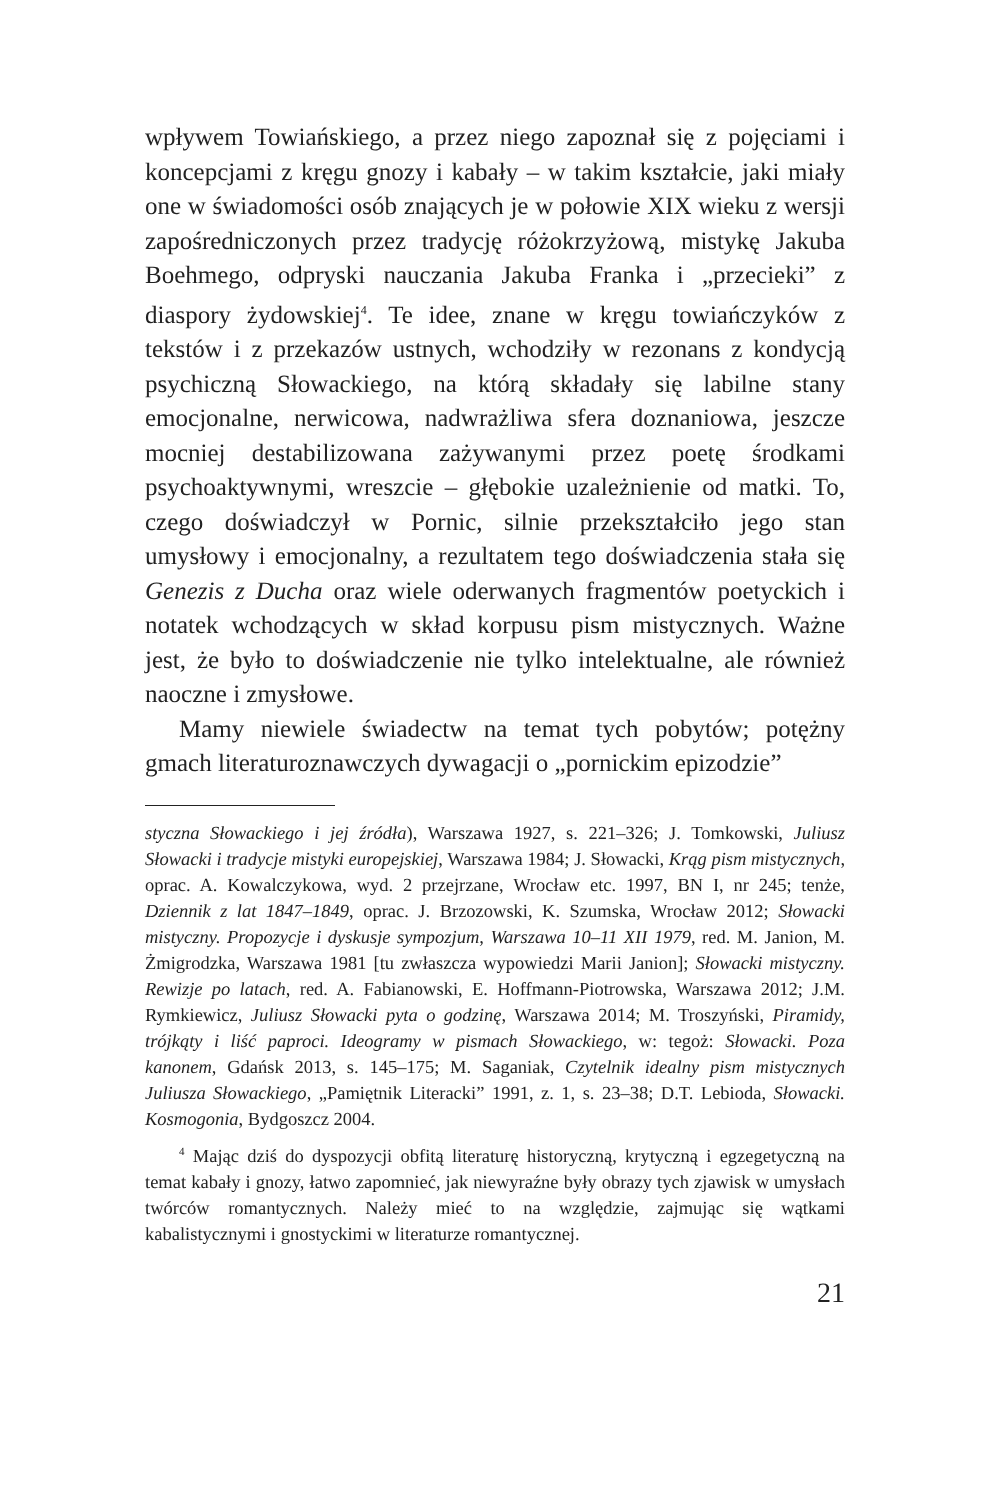wpływem Towiańskiego, a przez niego zapoznał się z pojęciami i koncepcjami z kręgu gnozy i kabały – w takim kształcie, jaki miały one w świadomości osób znających je w połowie XIX wieku z wersji zapośredniczonych przez tradycję różokrzyżową, mistykę Jakuba Boehmego, odpryski nauczania Jakuba Franka i „przecieki” z diaspory żydowskiej<sup>4</sup>. Te idee, znane w kręgu towiańczyków z tekstów i z przekazów ustnych, wchodziły w rezonans z kondycją psychiczną Słowackiego, na którą składały się labilne stany emocjonalne, nerwicowa, nadwrażliwa sfera doznaniowa, jeszcze mocniej destabilizowana zażywanymi przez poetę środkami psychoaktywnymi, wreszcie – głębokie uzależnienie od matki. To, czego doświadczył w Pornic, silnie przekształciło jego stan umysłowy i emocjonalny, a rezultatem tego doświadczenia stała się Genezis z Ducha oraz wiele oderwanych fragmentów poetyckich i notatek wchodzących w skład korpusu pism mistycznych. Ważne jest, że było to doświadczenie nie tylko intelektualne, ale również naoczne i zmysłowe.
Mamy niewiele świadectw na temat tych pobytów; potężny gmach literaturoznawczych dywagacji o „pornickim epizodzie”
styczna Słowackiego i jej źródła), Warszawa 1927, s. 221–326; J. Tomkowski, Juliusz Słowacki i tradycje mistyki europejskiej, Warszawa 1984; J. Słowacki, Krąg pism mistycznych, oprac. A. Kowalczykowa, wyd. 2 przejrzane, Wrocław etc. 1997, BN I, nr 245; tenże, Dziennik z lat 1847–1849, oprac. J. Brzozowski, K. Szumska, Wrocław 2012; Słowacki mistyczny. Propozycje i dyskusje sympozjum, Warszawa 10–11 XII 1979, red. M. Janion, M. Żmigrodzka, Warszawa 1981 [tu zwłaszcza wypowiedzi Marii Janion]; Słowacki mistyczny. Rewizje po latach, red. A. Fabianowski, E. Hoffmann-Piotrowska, Warszawa 2012; J.M. Rymkiewicz, Juliusz Słowacki pyta o godzinę, Warszawa 2014; M. Troszyński, Piramidy, trójkąty i liść paproci. Ideogramy w pismach Słowackiego, w: tegoż: Słowacki. Poza kanonem, Gdańsk 2013, s. 145–175; M. Saganiak, Czytelnik idealny pism mistycznych Juliusza Słowackiego, „Pamiętnik Literacki” 1991, z. 1, s. 23–38; D.T. Lebioda, Słowacki. Kosmogonia, Bydgoszcz 2004.
<sup>4</sup> Mając dziś do dyspozycji obfitą literaturę historyczną, krytyczną i egzegetyczną na temat kabały i gnozy, łatwo zapomnieć, jak niewyraźne były obrazy tych zjawisk w umysłach twórców romantycznych. Należy mieć to na względzie, zajmując się wątkami kabalistycznymi i gnostyckimi w literaturze romantycznej.
21